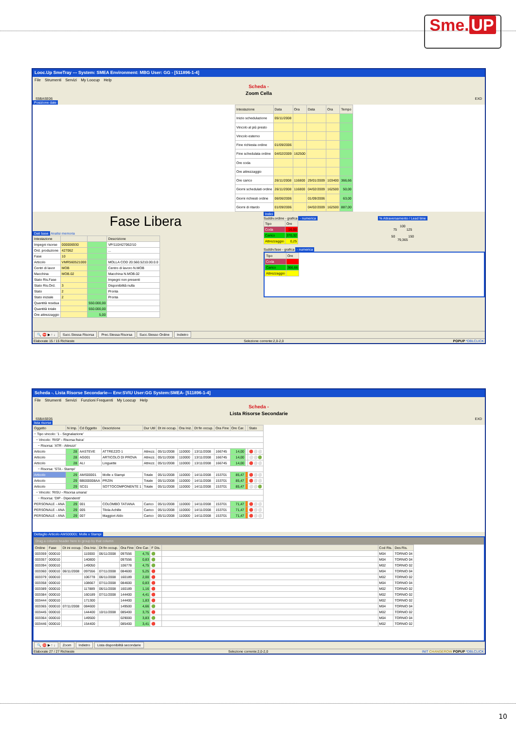Sme. UP
Looc.Up SmeTray --- System: SMEA Environment: MBG User: GG - [511896-1-4]
File Strumenti Servizi My Loocup Help
Scheda -
Zoom Cella
S5BASE06 EXD
Posizione date
| Intestazione | Data | Ora | Data | Ora | Tempo |
| --- | --- | --- | --- | --- | --- |
| Inizio schedulazione | 05/11/2008 | | | | |
| Vincolo al più presto | | | | | |
| Vincolo esterno | | | | | |
| Fine richiesta ordine | 01/09/2006 | | | | |
| Fine schedulata ordine | 04/02/2009 | 162500 | | | |
| Ore coda | | | | | |
| Ore attrezzaggio | | | | | |
| Ore carico | 26/11/2008 | 116800 | 29/01/2009 | 103400 | 366,66 |
| Giorni schedulati ordine | 26/11/2008 | 116800 | 04/02/2009 | 162500 | 50,00 |
| Giorni richiesti ordine | 06/06/2006 | | 01/09/2006 | | 63,00 |
| Giorni di ritardo | 01/09/2006 | | 04/02/2009 | 162500 | 887,00 |
Fase Libera
Dati base Analisi memoria
| Intestazione | | | Descrizione |
| --- | --- | --- | --- |
| Impegni risorse | 000006930 | | VP/110/427062/10 |
| Ord. produzione | 427062 | | ... |
| Fase | 10 | | |
| Articolo | VMR560521000 | | MOLLA COD 20.560.5210.00.0.0 |
| Centri di lavor | MOB | | Centro di lavoro N.MOB |
| Macchina | MOB.02 | | Macchina N.MOB.02 |
| Stato Ris.Fase | | | Impegni non presenti |
| Stato Ris.Ord. | 3 | | Disponibilità nulla |
| Stato | 2 | | Pronta |
| Stato iniziale | 2 | | Pronta |
| Quantità residua | | 550.000,00 | |
| Quantità totale | | 550.000,00 | |
| Ore attrezzaggio | | 5,00 | |
Indici
Suddiv.ordine - grafica - numerica
| Tipo | Ore |
| --- | --- |
| Coda | 16,00 |
| Carico | 370,32 |
| Attrezzaggio | 0,25 |
% Attraversamento / Lead time
100
75 125
50 150
79,365
Suddiv.fase - grafica - numerica
| Tipo | Ore |
| --- | --- |
| Coda | |
| Carico | 366,66 |
| Attrezzaggio | |
🔍 ⛔ ▶ ↑ ↓ Succ.Stessa Risorsa Prec.Stessa Risorsa Succ.Stesso Ordine Indietro
Elaborate 15 / 15 Richieste Selezione corrente:2,0-2,0 POPUP *DBLCLICK
Scheda -. Lista Risorse Secondarie--- Env:SVIU User:GG System:SMEA- [511896-1-4]
File Strumenti Servizi Funzioni Frequenti My Loocup Help
Scheda -
Lista Risorse Secondarie
S5BASE05 EXD
lista risorse
| Oggetto | N Imp. | Cd Oggetto | Descrizione | Dur Util | Dt ini occup. | Ora Iniz. | Dt fin occup. | Ora Fine | Ore Car. | | Stato |
| --- | --- | --- | --- | --- | --- | --- | --- | --- | --- | --- | --- |
| − Tipo vincolo: '1 - Segnalazione' | | | | | | | | | | | |
| − Vincolo: 'RISF - Risorsa fisica' | | | | | | | | | | | |
| − Risorsa: 'ATR - Attrezzi' | | | | | | | | | | | |
| Articolo | 28 | AASTEVE | ATTREZZO 1 | Attrezz. | 05/11/2008 | 110000 | 13/11/2008 | 166745 | 14,00 | | 🔴⚪⚪ |
| Articolo | 28 | AG001 | ARTICOLO DI PROVA | Attrezz. | 05/11/2008 | 110000 | 13/11/2008 | 166745 | 14,00 | | ⚪⚪🟢 |
| Articolo | 28 | ALI | Linguette | Attrezz. | 05/11/2008 | 110000 | 13/11/2008 | 166745 | 14,00 | | 🔴⚪⚪ |
| − Risorsa: 'STA - Stampi' | | | | | | | | | | | |
| Articolo | 29 | AMS00001 | Molle x Stampi | Totale | 05/11/2008 | 110000 | 14/11/2008 | 153701 | 85,47 | | 🔴⚪⚪ |
| Articolo | 29 | BB000008AA | PRZIN | Totale | 05/11/2008 | 110000 | 14/11/2008 | 153701 | 85,47 | | 🔴⚪⚪ |
| Articolo | 29 | SC01 | SOTTOCOMPONENTE 1 | Totale | 05/11/2008 | 110000 | 14/11/2008 | 153701 | 85,47 | | ⚪⚪🟢 |
| − Vincolo: 'RISU - Risorsa umana' | | | | | | | | | | | |
| − Risorsa: 'DIP - Dipendenti' | | | | | | | | | | | |
| PERSONALE - ANA | 29 | 001 | COLOMBO TATIANA | Carico | 05/11/2008 | 110000 | 14/11/2008 | 153701 | 71,47 | | 🔴⚪⚪ |
| PERSONALE - ANA | 29 | 005 | Tilola Achille | Carico | 05/11/2008 | 110000 | 14/11/2008 | 153701 | 71,47 | | 🔴⚪⚪ |
| PERSONALE - ANA | 29 | 007 | Maggiori Aldo | Carico | 05/11/2008 | 110000 | 14/11/2008 | 153701 | 71,47 | | 🔴⚪⚪ |
Dettaglio Articolo AMS00001: Molle x Stampi
Drag a column header here to group by that column
| Ordine | Fase | Dt ini occup. | Ora Iniz. | Dt fin occup. | Ora Fine | Ore Car. | F Dis. | | Cod Ris. | Des Ris. |
| --- | --- | --- | --- | --- | --- | --- | --- | --- | --- | --- |
| 003359 | 000010 | | 110000 | 06/11/2008 | 097556 | 4,75 | 🟢 | | M04 | TORNIO 04 |
| 003357 | 000010 | | 140800 | | 097556 | 0,83 | 🟢 | | M04 | TORNIO 04 |
| 003394 | 000010 | | 149050 | | 106778 | 4,75 | 🟢 | | M02 | TORNIO 02 |
| 003360 | 000010 | 06/11/2008 | 097556 | 07/11/2008 | 084600 | 5,25 | 🔴 | | M04 | TORNIO 04 |
| 003379 | 000010 | | 106778 | 06/11/2008 | 160189 | 2,00 | 🔴 | | M02 | TORNIO 02 |
| 003358 | 000010 | | 108667 | 07/11/2008 | 084600 | 0,83 | 🔴 | | M04 | TORNIO 04 |
| 003389 | 000010 | | 117889 | 06/11/2008 | 160189 | 1,16 | 🔴 | | M02 | TORNIO 02 |
| 003384 | 000010 | | 160189 | 07/11/2008 | 144400 | 4,41 | 🔴 | | M02 | TORNIO 02 |
| 003444 | 000010 | | 171300 | | 144400 | 1,83 | 🔴 | | M02 | TORNIO 02 |
| 003365 | 000010 | 07/11/2008 | 084600 | | 149500 | 4,66 | 🟢 | | M04 | TORNIO 04 |
| 003445 | 000010 | | 144400 | 10/11/2008 | 085400 | 3,75 | 🔴 | | M02 | TORNIO 02 |
| 003364 | 000010 | | 149500 | | 029000 | 3,83 | 🟢 | | M04 | TORNIO 04 |
| 003446 | 000010 | | 154400 | | 085400 | 3,41 | 🔴 | | M02 | TORNIO 02 |
🔍 ⛔ ▶ ↑ ↓ Zoom Indietro Lista disponibilità secondarie
Elaborate 27 / 27 Richieste Selezione corrente:2,0-2,0 INIT CHANGEROW POPUP *DBLCLICK
10